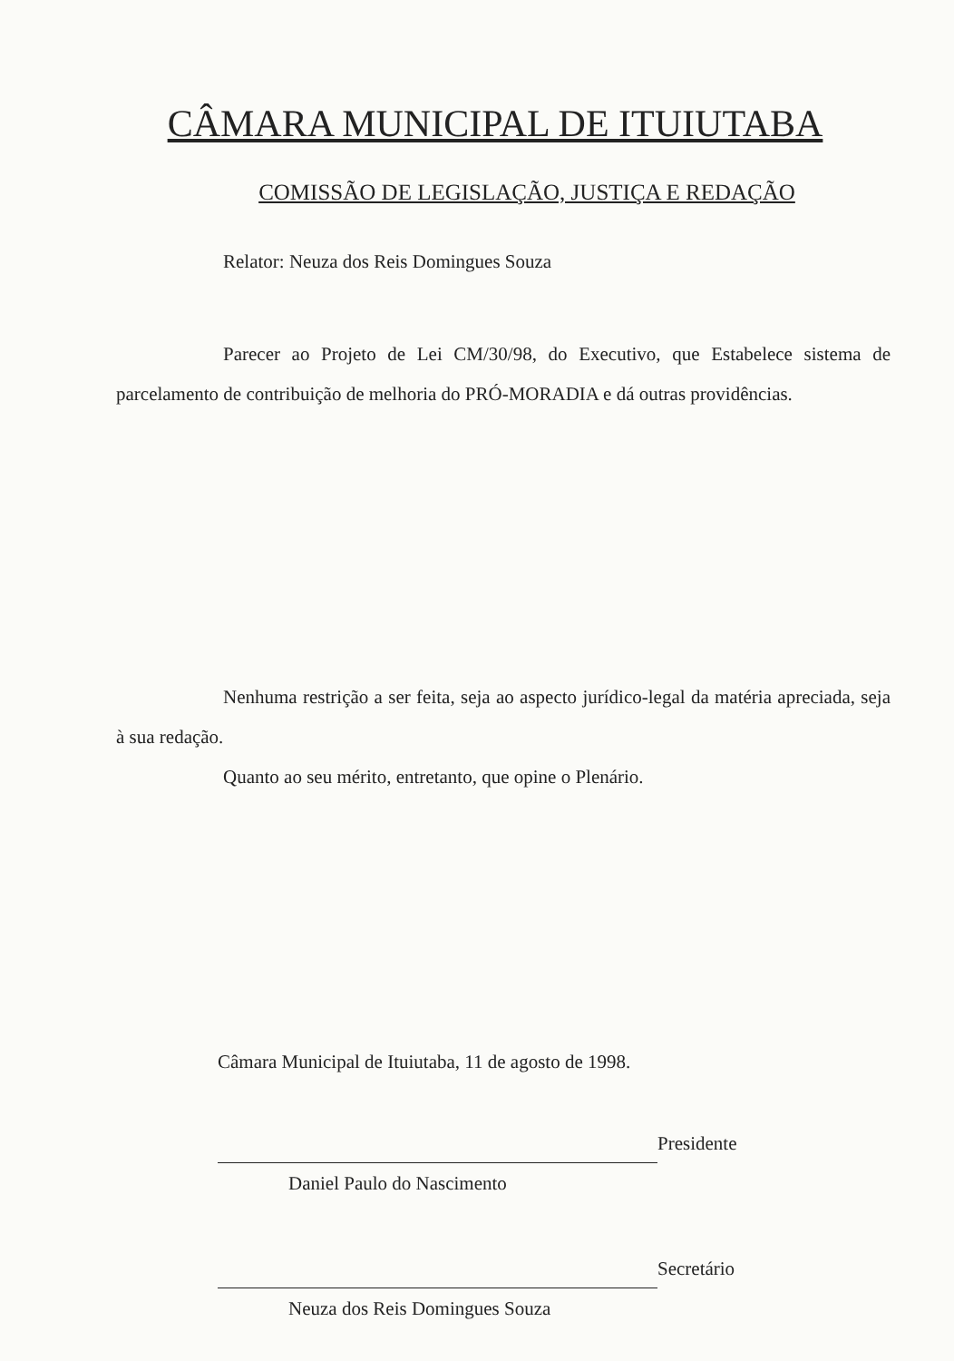CÂMARA MUNICIPAL DE ITUIUTABA
COMISSÃO DE LEGISLAÇÃO, JUSTIÇA E REDAÇÃO
Relator: Neuza dos Reis Domingues Souza
Parecer ao Projeto de Lei CM/30/98, do Executivo, que Estabelece sistema de parcelamento de contribuição de melhoria do PRÓ-MORADIA e dá outras providências.
Nenhuma restrição a ser feita, seja ao aspecto jurídico-legal da matéria apreciada, seja à sua redação.
Quanto ao seu mérito, entretanto, que opine o Plenário.
Câmara Municipal de Ituiutaba, 11 de agosto de 1998.
Presidente
Daniel Paulo do Nascimento
Secretário
Neuza dos Reis Domingues Souza